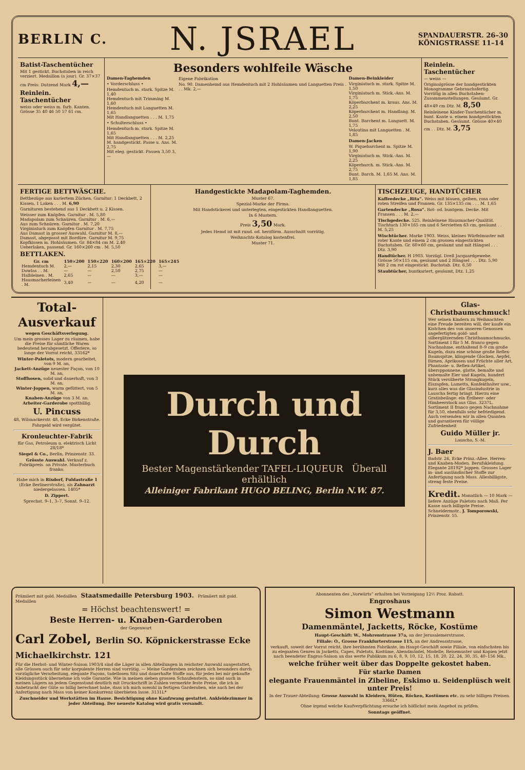BERLIN C.
N. JSRAEL
SPANDAUERSTR. 26–30
KÖNIGSTRASSE 11–14
Batist-Taschentücher
Mit 1 gestickt. Buchstaben in reich verziert. Medaillon (a jour). Gr. 37×37 cm Preis: Dutzend Mark 4,—
Reinlein. Taschentücher
weiss oder weiss m. farb. Kanten. Grösse 35 40 46 50 57 61 cm.
Besonders wohlfeile Wäsche
Damen-Taghemden
• Vorderschluss •
Hemdentuch m. stark. Spitze M. 1,40
Hemdentuch mit Trimming M. 1,60
Hemdentuch mit Languetten M. 1,65
Mit Handlanguetten . . . M. 1,75
• Schulterschluss •
Hemdentuch m. stark. Spitze M. 1,65
Mit Handlanguetten . . . M. 2,25
M. handgestickt. Passe u. Ans. M. 2,75
Mit eleg. gestickt. Passen 3,50 3,—
Eigene Fabrikation
No. 90. Damenhemd aus Hemdentuch mit 2 Hohlsäumen und Languetten Preis . . . Mk. 2,—
Damen-Beinkleider
Virginiatuch m. stark. Spitze M. 1,50
Virginiatuch m. Stick.-Ans. M. 1,75
Köperbarchent m. kraus. Ans. M. 2,25
Köperbarchent m. Handlang. M. 2,50
Bunt. Barchent m. Languett. M. 1,75
Veloutina mit Languetten . M. 1,85
Damen-Jacken
W. Piquebarchent m. Spitze M. 1,90
Virginiatuch m. Stick.-Ans. M. 2,25
Köperbarch. m. Stick.-Ans. M. 2,75
Bunt. Barch. M. 1,65 M. Ans. M. 1,85
Reinlein. Taschentücher
— weiss —
Originalgrösse der handgestickten Monogramme Gebrauchsfertig. Vorrätig in allen Buchstaben-Zusammenstellungen. Gesäumt. Gr. 48×49 cm Dtz. M. 8,50
Reinleinene Kinder-Taschentücher m. bunt. Kante u. einem handgestickten Buchstaben. Gesäumt. Grösse 40×40 cm . . Dtz. M. 3,75
FERTIGE BETTWÄSCHE.
Bettbezüge aus kariertem Züchen. Garnitur: 1 Deckbett, 2 Kissen, 1 Laken . . . M. 6,90
Garnituren bestehend aus 1 Deckbett u. 2 Kissen.
Weisser zum Knöpfen. Garnitur . M. 5,80
Madapolam zum Schnüren. Garnitur . M. 6,—
Aus zum Schnüren. Garnitur . M. 7,20
Virginiatuch zum Knöpfen Garnitur . M. 7,75
Aus Damast in grosser Auswahl. Garnitur M. 8,—
Damast, abgepasst mit Bordüre. Garnitur M. 9,75
Kopfkissen m. Hohlsäumen. Gr. 84×84 cm M. 2,40
Ueberlaken, passend. Gr. 160×260 cm . M. 5,50
BETTLAKEN.
| Gr. cm | 150×200 | 150×220 | 160×200 | 165×220 | 165×245 |
| --- | --- | --- | --- | --- | --- |
| Hemdentuch M. | 2,— | 2,15 | 2,30 | 2,65 | 3,— |
| Dowlas . . M. | — | — | 2,50 | 2,75 | — |
| Halbleinen . M. | 2,65 | — | — | 3,— | — |
| Hausmacherleinen . M. | 3,40 | — | — | 4,20 | — |
Handgestickte Madapolam-Taghemden.
Muster 67.
Spezial-Marke der Firma.
Mit Handstickerei und unterlegten, eingestickten Handlanguetten.
In 6 Mustern.
Preis 3,50 Mark.
Jedes Hemd ist mit rund. od. herzförm. Ausschnitt vorrätig.
Weihnachts-Katalog kostenfrei.
Muster 71.
TISCHZEUGE, HANDTÜCHER
Kaffeedecke „Rita“. Weiss mit blauen, gelben, rosa oder roten Streifen und Fransen. Gr. 135×135 cm . . . M. 1,65
Gartendecke „Rosa“. Rot- od. buntgem. Decke. Mit Fransen . . . M. 2,—
Tischgedecke. 525. Reinleinene Hausmacher-Qualität. Tischtuch 130×165 cm und 6 Servietten 63 cm, gesäumt . . M. 5,25
Wischtücher. Marke 1903. Weiss, kleines Würfelmuster mit roter Kante und einem 2 cm grossen eingestickten Buchstaben. Gr. 60×60 cm, gesäumt und mit Hängsel . . . Dtz. 3,90
Handtücher. H 1903. Vorzügl. Drell Jacquardgewebe. Grösse 50×115 cm, gesäumt und 2 Hängsel . . . Dtz. 5,90
Mit 2 cm rot eingestickt. Buchstab. Dtz. 6,50
Staubtücher, buntkariert, gesäumt, Dtz. 1,25
Total-
Ausverkauf
wegen Geschäftsverlegung.
Um mein grosses Lager zu räumen, habe die Preise für sämtliche Waren bedeutend herabgesetzt. Offeriere, so lange der Vorrat reicht, 33162*
Winter-Paletots, modern gearbeitet, von 9 M. an,
Jackett-Anzüge neuester Façon, von 10 M. an,
Stoffhosen, solid und dauerhaft, von 3 M. an,
Winter-Joppen, warm gefüttert, von 5 M. an,
Knaben-Anzüge von 3 M. an.
Arbeiter-Garderobe spottbillig.
U. Pincuss
48, Wilsnackerstr. 48, Ecke Birkenstraße.
Fahrgeld wird vergütet.
Kronleuchter-Fabrik
für Gas, Petroleum u. elektrisch Licht 28/18*
Siegel & Co., Berlin, Prinzenstr. 33.
Grösste Auswahl. Verkauf z. Fabrikpreis. an Private. Musterbuch franko.
Habe mich in Rixdorf, Fuldastraße 1 (Ecke Berlinerstraße), als Zahnarzt niedergelassen. 1405*
D. Zippert.
Sprechst. 9–1, 3–7, Sonnt. 9–12.
Durch und Durch
Bester Magenstärkender TAFEL-LIQUEUR Überall erhältlich
Alleiniger Fabrikant HUGO BELING, Berlin N.W. 87.
Glas-Christbaumschmuck!
Wer seinen Kindern zu Weihnachten eine Freude bereiten will, der kaufe ein Kistchen des von unseren Genossen angefertigten gold- und silberglitzernden Christbaumschmucks. Sortiment I für 5 M. franco gegen Nachnahme, enthaltend 8–9 cm große Kugeln, dazu eine schöne große Reflex-Baumspitze, klingende Glocken, Aepfel, Birnen, Aprikosen und Früchte aller Art, Phantasie- u. Reflex-Artikel, überspponnene, glatte, bemalte und unbemalte Eier und Kugeln, hundert Stück versilberte Strangkugeln, Eiszapfen, Lametta, Konfekthalter usw., kurz alles was die Glasindustrie in Lauscha fertig bringt. Hierzu eine Gratisbeilage: ein Erdbeer- oder Himbeerstock aus Glas. 3237L. Sortiment II franco gegen Nachnahme für 3,50, ebenfalls sehr befriedigend. Auch versenden wir in allen Quanten und garantieren für völlige Zufriedenheit
Guido Müller jr.
Lauscha, S.-M.
J. Baer
Badstr. 26, Ecke Prinz.-Allee. Herren- und Knaben-Moden. Berufskleidung. Elegante 28192* Joppen. Grosses Lager in- und ausländischer Stoffe zur Anfertigung nach Mass. Allesbilligste, streng feste Preise.
Kredit. Monatlich — 10 Mark — liefere Anzüge Paletots nach Maß. Per Kasse auch billigste Preise. Schneidermstr., J. Tomporowski, Prinzenstr. 55.
Prämiiert mit gold. Medaillen Staatsmedaille Petersburg 1903. Prämiiert mit gold. Medaillen
= Höchst beachtenswert! =
Beste Herren- u. Knaben-Garderoben
der Gegenwart
Carl Zobel, Berlin SO. Köpnickerstrasse Ecke Michaelkirchstr. 121
Für die Herbst- und Winter-Saison 1903/4 sind die Läger in allen Abteilungen in reichster Auswahl ausgestattet, alle Grössen auch für sehr korpulente Herren sind vorrätig. — Meine Garderoben zeichnen sich besonders durch vorzügliche Verarbeitung, elegante Façons, tadellosen Sitz und dauerhafte Stoffe aus, für jedes bei mir gekaufte Kleidungsstück übernehme ich volle Garantie. Wie in meinen sieben grossen Schaufenstern, so sind auch in meinen Lägern an jedem Gegenstand deutlich mit Druckschrift in Zahlen vermerkte feste Preise, die ich in Anbetracht der Güte so billig berechnet habe, dass ich mich sowohl in fertigen Garderoben, wie auch bei der Anfertigung nach Mass von keiner Konkurrenz überbieten lasse. 3131L*
Zuschneider und Werkstätten im Hause. Besichtigung ohne Kaufzwang gestattet. Ankleidezimmer in jeder Abteilung. Der neueste Katalog wird gratis versandt.
Abonnenten des „Vorwärts“ erhalten bei Vorzeigung 12½ Proz. Rabatt.
Engroshaus
Simon Westmann
Damenmäntel, Jacketts, Röcke, Kostüme
Haupt-Geschäft: W., Mohrenstrasse 37a, an der Jerusalemerstrasse,
Filiale: O., Grosse Frankfurterstrasse 115, an der Andreasstrasse,
verkauft, soweit der Vorrat reicht, ihre berühmten Fabrikate, im Haupt-Geschäft sowie Filiale, von einfachsten bis zu eleganten Genres in Jacketts, Capes, Paletots, Kostüme, Abendmäntel, Modelle, Reisemuster und Kopien jetzt nach beendeter Engros-Saison an das werte Publikum zu 6, 8, 9, 10, 12, 15, 18, 20, 22, 24, 30, 35, 40–156 Mk.,
welche früher weit über das Doppelte gekostet haben.
Für starke Damen
elegante Frauenmäntel in Zibeline, Eskimo u. Seidenplüsch weit unter Preis!
In der Trauer-Abteilung: Grosse Auswahl in Kleidern, Hüten, Röcken, Kostümen etc. zu sehr billigen Preisen. 3366L*
Ohne irgend welche Kaufverpflichtung ersuche ich höflichst mein Angebot zu prüfen.
Sonntags geöffnet.